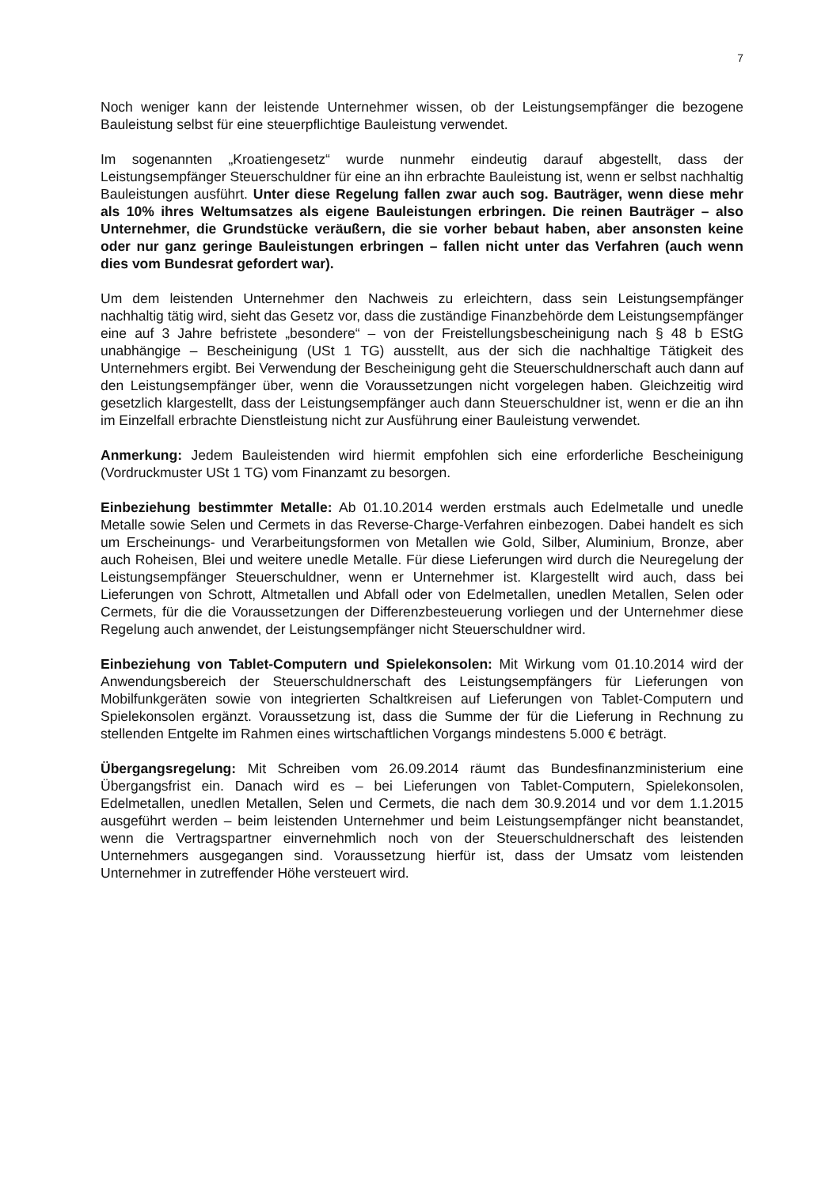7
Noch weniger kann der leistende Unternehmer wissen, ob der Leistungsempfänger die bezogene Bauleistung selbst für eine steuerpflichtige Bauleistung verwendet.
Im sogenannten „Kroatiengesetz“ wurde nunmehr eindeutig darauf abgestellt, dass der Leistungsempfänger Steuerschuldner für eine an ihn erbrachte Bauleistung ist, wenn er selbst nachhaltig Bauleistungen ausführt. Unter diese Regelung fallen zwar auch sog. Bauträger, wenn diese mehr als 10% ihres Weltumsatzes als eigene Bauleistungen erbringen. Die reinen Bauträger – also Unternehmer, die Grundstücke veräußern, die sie vorher bebaut haben, aber ansonsten keine oder nur ganz geringe Bauleistungen erbringen – fallen nicht unter das Verfahren (auch wenn dies vom Bundesrat gefordert war).
Um dem leistenden Unternehmer den Nachweis zu erleichtern, dass sein Leistungsempfänger nachhaltig tätig wird, sieht das Gesetz vor, dass die zuständige Finanzbehörde dem Leistungsempfänger eine auf 3 Jahre befristete „besondere“ – von der Freistellungsbescheinigung nach § 48 b EStG unabhängige – Bescheinigung (USt 1 TG) ausstellt, aus der sich die nachhaltige Tätigkeit des Unternehmers ergibt. Bei Verwendung der Bescheinigung geht die Steuerschuldnerschaft auch dann auf den Leistungsempfänger über, wenn die Voraussetzungen nicht vorgelegen haben. Gleichzeitig wird gesetzlich klargestellt, dass der Leistungsempfänger auch dann Steuerschuldner ist, wenn er die an ihn im Einzelfall erbrachte Dienstleistung nicht zur Ausführung einer Bauleistung verwendet.
Anmerkung: Jedem Bauleistenden wird hiermit empfohlen sich eine erforderliche Bescheinigung (Vordruckmuster USt 1 TG) vom Finanzamt zu besorgen.
Einbeziehung bestimmter Metalle: Ab 01.10.2014 werden erstmals auch Edelmetalle und unedle Metalle sowie Selen und Cermets in das Reverse-Charge-Verfahren einbezogen. Dabei handelt es sich um Erscheinungs- und Verarbeitungsformen von Metallen wie Gold, Silber, Aluminium, Bronze, aber auch Roheisen, Blei und weitere unedle Metalle. Für diese Lieferungen wird durch die Neuregelung der Leistungsempfänger Steuerschuldner, wenn er Unternehmer ist. Klargestellt wird auch, dass bei Lieferungen von Schrott, Altmetallen und Abfall oder von Edelmetallen, unedlen Metallen, Selen oder Cermets, für die die Voraussetzungen der Differenzbesteuerung vorliegen und der Unternehmer diese Regelung auch anwendet, der Leistungsempfänger nicht Steuerschuldner wird.
Einbeziehung von Tablet-Computern und Spielekonsolen: Mit Wirkung vom 01.10.2014 wird der Anwendungsbereich der Steuerschuldnerschaft des Leistungsempfängers für Lieferungen von Mobilfunkgeräten sowie von integrierten Schaltkreisen auf Lieferungen von Tablet-Computern und Spielekonsolen ergänzt. Voraussetzung ist, dass die Summe der für die Lieferung in Rechnung zu stellenden Entgelte im Rahmen eines wirtschaftlichen Vorgangs mindestens 5.000 € beträgt.
Übergangsregelung: Mit Schreiben vom 26.09.2014 räumt das Bundesfinanzministerium eine Übergangsfrist ein. Danach wird es – bei Lieferungen von Tablet-Computern, Spielekonsolen, Edelmetallen, unedlen Metallen, Selen und Cermets, die nach dem 30.9.2014 und vor dem 1.1.2015 ausgeführt werden – beim leistenden Unternehmer und beim Leistungsempfänger nicht beanstandet, wenn die Vertragspartner einvernehmlich noch von der Steuerschuldnerschaft des leistenden Unternehmers ausgegangen sind. Voraussetzung hierfür ist, dass der Umsatz vom leistenden Unternehmer in zutreffender Höhe versteuert wird.